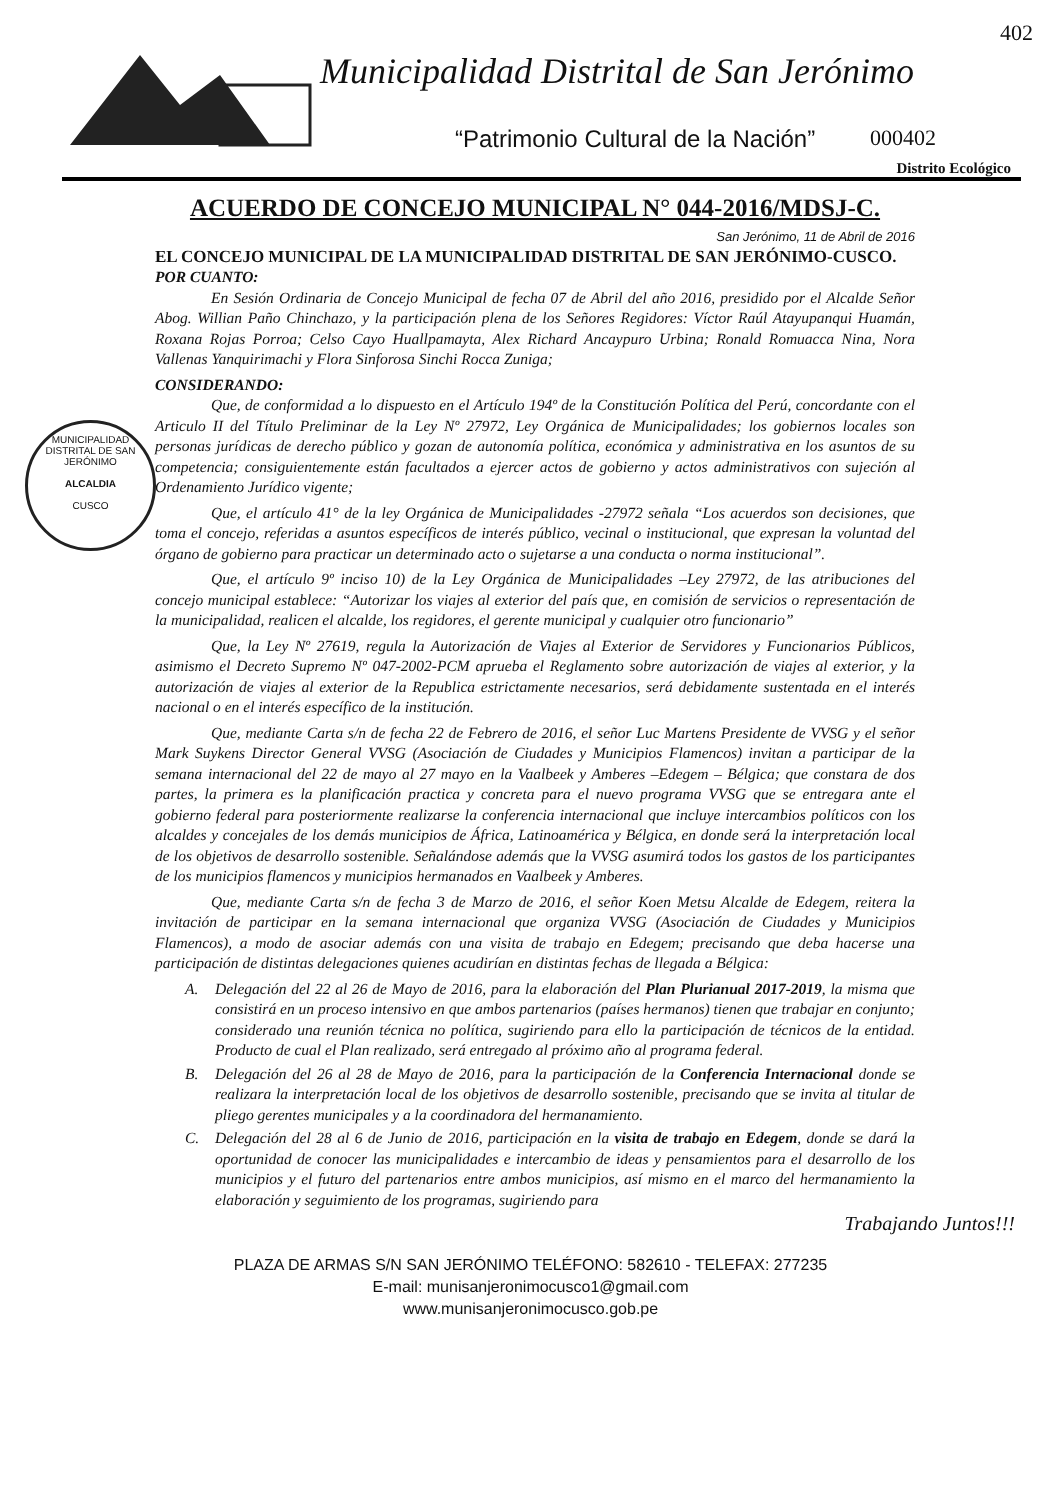Municipalidad Distrital de San Jerónimo
402
“Patrimonio Cultural de la Nación”
000402
Distrito Ecológico
MUNICIPALIDAD DISTRITAL DE SAN JERÓNIMO
ALCALDIA
CUSCO
ACUERDO DE CONCEJO MUNICIPAL N° 044-2016/MDSJ-C.
San Jerónimo, 11 de Abril de 2016
EL CONCEJO MUNICIPAL DE LA MUNICIPALIDAD DISTRITAL DE SAN JERÓNIMO-CUSCO.
POR CUANTO:
En Sesión Ordinaria de Concejo Municipal de fecha 07 de Abril del año 2016, presidido por el Alcalde Señor Abog. Willian Paño Chinchazo, y la participación plena de los Señores Regidores: Víctor Raúl Atayupanqui Huamán, Roxana Rojas Porroa; Celso Cayo Huallpamayta, Alex Richard Ancaypuro Urbina; Ronald Romuacca Nina, Nora Vallenas Yanquirimachi y Flora Sinforosa Sinchi Rocca Zuniga;
CONSIDERANDO:
Que, de conformidad a lo dispuesto en el Artículo 194º de la Constitución Política del Perú, concordante con el Articulo II del Título Preliminar de la Ley Nº 27972, Ley Orgánica de Municipalidades; los gobiernos locales son personas jurídicas de derecho público y gozan de autonomía política, económica y administrativa en los asuntos de su competencia; consiguientemente están facultados a ejercer actos de gobierno y actos administrativos con sujeción al Ordenamiento Jurídico vigente;
Que, el artículo 41° de la ley Orgánica de Municipalidades -27972 señala “Los acuerdos son decisiones, que toma el concejo, referidas a asuntos específicos de interés público, vecinal o institucional, que expresan la voluntad del órgano de gobierno para practicar un determinado acto o sujetarse a una conducta o norma institucional”.
Que, el artículo 9º inciso 10) de la Ley Orgánica de Municipalidades –Ley 27972, de las atribuciones del concejo municipal establece: “Autorizar los viajes al exterior del país que, en comisión de servicios o representación de la municipalidad, realicen el alcalde, los regidores, el gerente municipal y cualquier otro funcionario”
Que, la Ley Nº 27619, regula la Autorización de Viajes al Exterior de Servidores y Funcionarios Públicos, asimismo el Decreto Supremo Nº 047-2002-PCM aprueba el Reglamento sobre autorización de viajes al exterior, y la autorización de viajes al exterior de la Republica estrictamente necesarios, será debidamente sustentada en el interés nacional o en el interés específico de la institución.
Que, mediante Carta s/n de fecha 22 de Febrero de 2016, el señor Luc Martens Presidente de VVSG y el señor Mark Suykens Director General VVSG (Asociación de Ciudades y Municipios Flamencos) invitan a participar de la semana internacional del 22 de mayo al 27 mayo en la Vaalbeek y Amberes –Edegem – Bélgica; que constara de dos partes, la primera es la planificación practica y concreta para el nuevo programa VVSG que se entregara ante el gobierno federal para posteriormente realizarse la conferencia internacional que incluye intercambios políticos con los alcaldes y concejales de los demás municipios de África, Latinoamérica y Bélgica, en donde será la interpretación local de los objetivos de desarrollo sostenible. Señalándose además que la VVSG asumirá todos los gastos de los participantes de los municipios flamencos y municipios hermanados en Vaalbeek y Amberes.
Que, mediante Carta s/n de fecha 3 de Marzo de 2016, el señor Koen Metsu Alcalde de Edegem, reitera la invitación de participar en la semana internacional que organiza VVSG (Asociación de Ciudades y Municipios Flamencos), a modo de asociar además con una visita de trabajo en Edegem; precisando que deba hacerse una participación de distintas delegaciones quienes acudirían en distintas fechas de llegada a Bélgica:
A. Delegación del 22 al 26 de Mayo de 2016, para la elaboración del Plan Plurianual 2017-2019, la misma que consistirá en un proceso intensivo en que ambos partenarios (países hermanos) tienen que trabajar en conjunto; considerado una reunión técnica no política, sugiriendo para ello la participación de técnicos de la entidad. Producto de cual el Plan realizado, será entregado al próximo año al programa federal.
B. Delegación del 26 al 28 de Mayo de 2016, para la participación de la Conferencia Internacional donde se realizara la interpretación local de los objetivos de desarrollo sostenible, precisando que se invita al titular de pliego gerentes municipales y a la coordinadora del hermanamiento.
C. Delegación del 28 al 6 de Junio de 2016, participación en la visita de trabajo en Edegem, donde se dará la oportunidad de conocer las municipalidades e intercambio de ideas y pensamientos para el desarrollo de los municipios y el futuro del partenarios entre ambos municipios, así mismo en el marco del hermanamiento la elaboración y seguimiento de los programas, sugiriendo para
Trabajando Juntos!!!
PLAZA DE ARMAS S/N SAN JERÓNIMO TELÉFONO: 582610 - TELEFAX: 277235
E-mail: munisanjeronimocusco1@gmail.com
www.munisanjeronimocusco.gob.pe